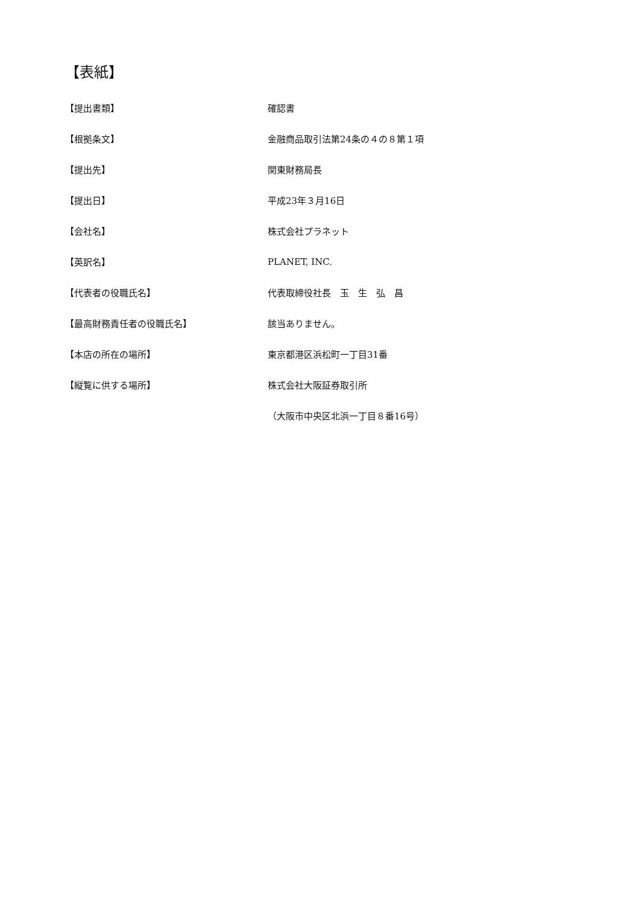【表紙】
【提出書類】 確認書
【根拠条文】 金融商品取引法第24条の４の８第１項
【提出先】 関東財務局長
【提出日】 平成23年３月16日
【会社名】 株式会社プラネット
【英訳名】 PLANET, INC.
【代表者の役職氏名】 代表取締役社長　玉　生　弘　昌
【最高財務責任者の役職氏名】 該当ありません。
【本店の所在の場所】 東京都港区浜松町一丁目31番
【縦覧に供する場所】 株式会社大阪証券取引所
（大阪市中央区北浜一丁目８番16号）